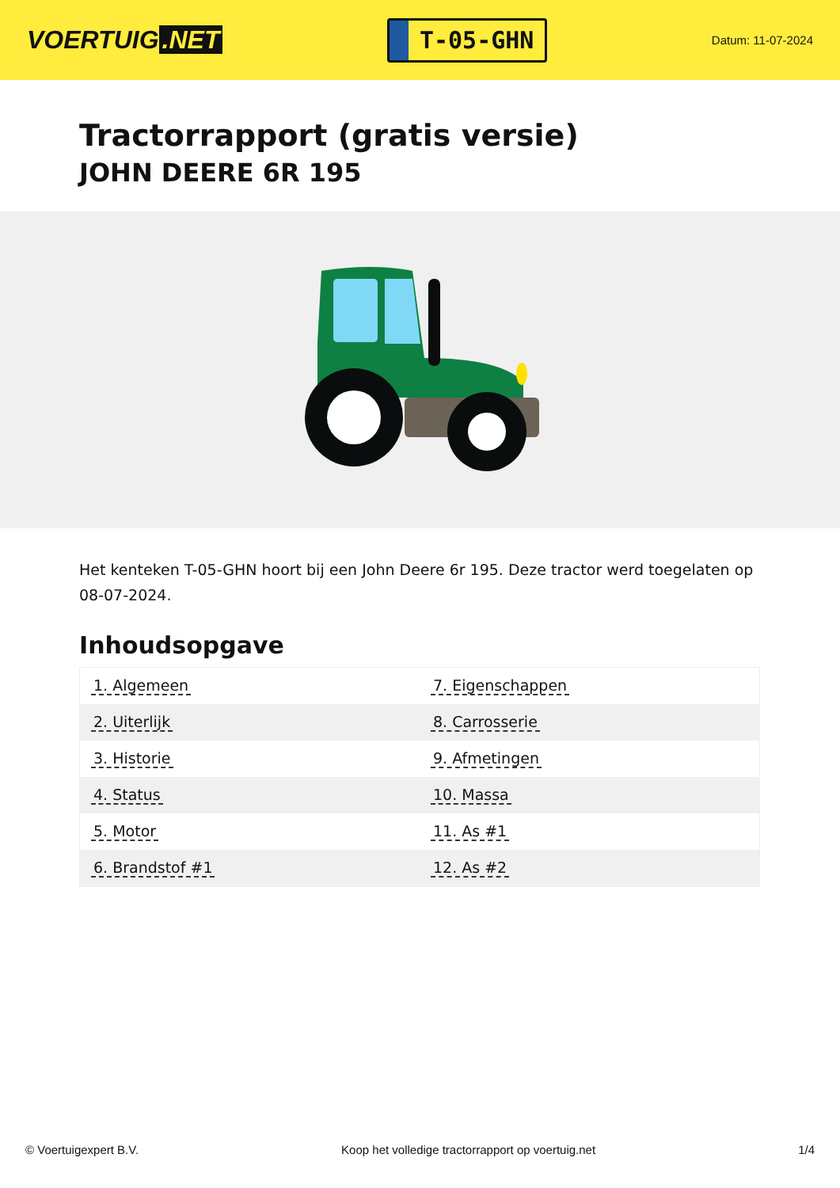VOERTUIG.NET
T-05-GHN
Datum: 11-07-2024
Tractorrapport (gratis versie)
JOHN DEERE 6R 195
Het kenteken T-05-GHN hoort bij een John Deere 6r 195. Deze tractor werd toegelaten op 08-07-2024.
Inhoudsopgave
| 1. Algemeen | 7. Eigenschappen |
| 2. Uiterlijk | 8. Carrosserie |
| 3. Historie | 9. Afmetingen |
| 4. Status | 10. Massa |
| 5. Motor | 11. As #1 |
| 6. Brandstof #1 | 12. As #2 |
© Voertuigexpert B.V. Koop het volledige tractorrapport op voertuig.net
1/4